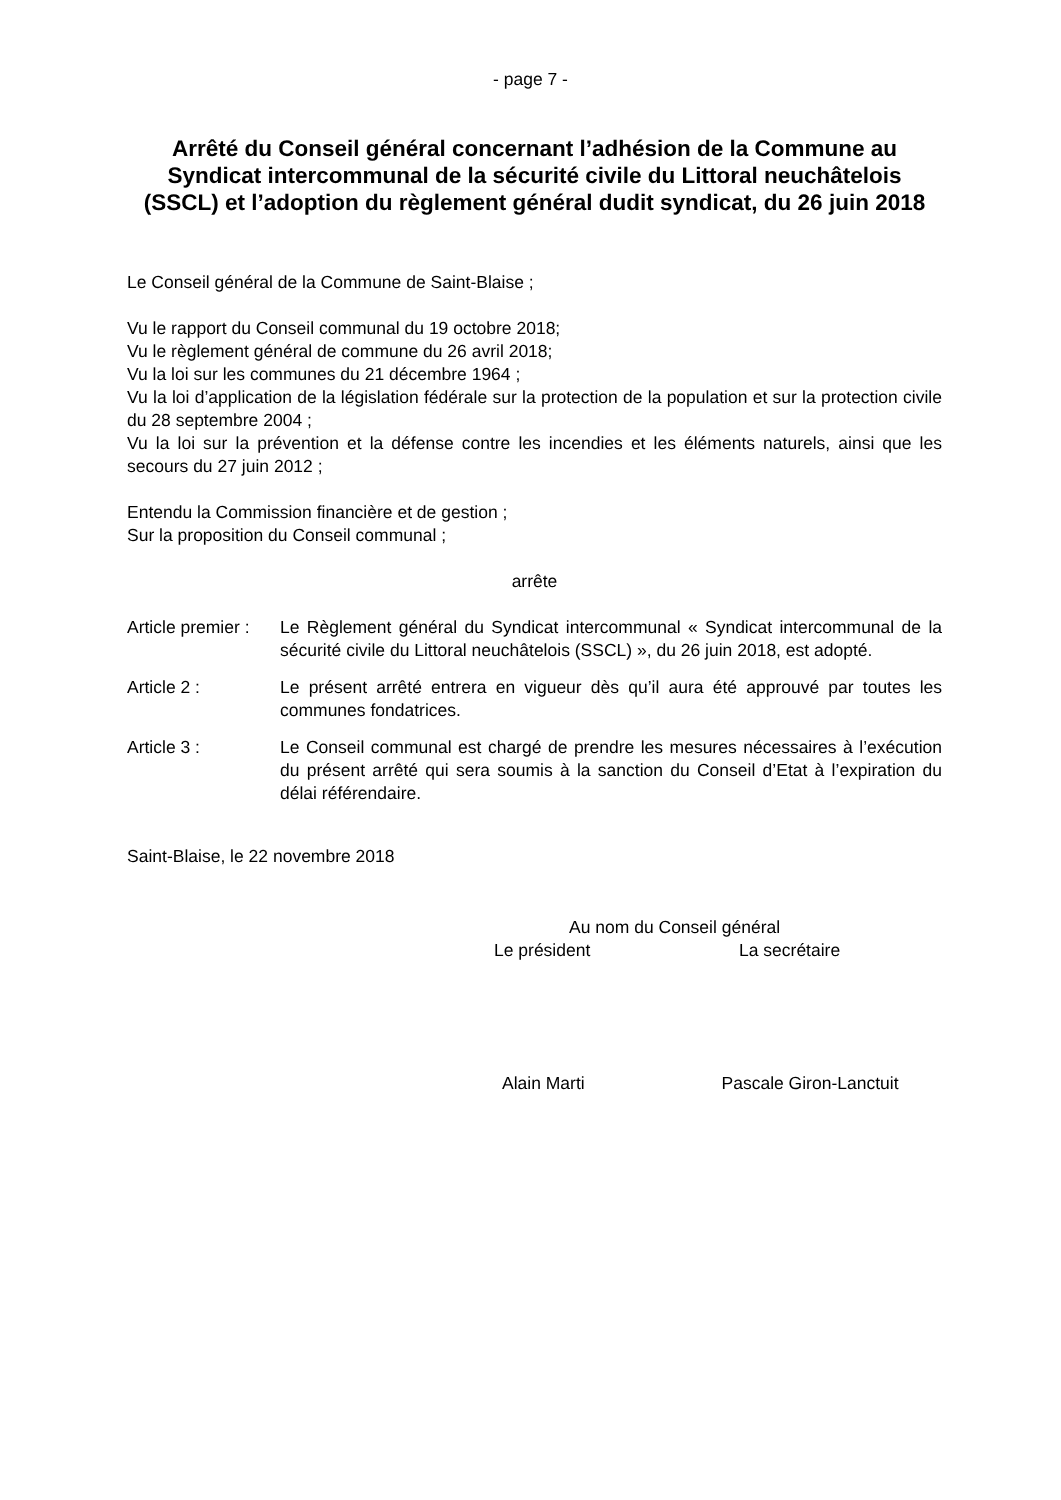- page 7 -
Arrêté du Conseil général concernant l’adhésion de la Commune au Syndicat intercommunal de la sécurité civile du Littoral neuchâtelois (SSCL) et l’adoption du règlement général dudit syndicat, du 26 juin 2018
Le Conseil général de la Commune de Saint-Blaise ;
Vu le rapport du Conseil communal du 19 octobre 2018;
Vu le règlement général de commune du 26 avril 2018;
Vu la loi sur les communes du 21 décembre 1964 ;
Vu la loi d’application de la législation fédérale sur la protection de la population et sur la protection civile du 28 septembre 2004 ;
Vu la loi sur la prévention et la défense contre les incendies et les éléments naturels, ainsi que les secours du 27 juin 2012 ;
Entendu la Commission financière et de gestion ;
Sur la proposition du Conseil communal ;
arrête
Article premier :
Le Règlement général du Syndicat intercommunal « Syndicat intercommunal de la sécurité civile du Littoral neuchâtelois (SSCL) », du 26 juin 2018, est adopté.
Article 2 : Le présent arrêté entrera en vigueur dès qu’il aura été approuvé par toutes les communes fondatrices.
Article 3 : Le Conseil communal est chargé de prendre les mesures nécessaires à l’exécution du présent arrêté qui sera soumis à la sanction du Conseil d’Etat à l’expiration du délai référendaire.
Saint-Blaise, le 22 novembre 2018
Au nom du Conseil général
Le président La secrétaire
Alain Marti Pascale Giron-Lanctuit